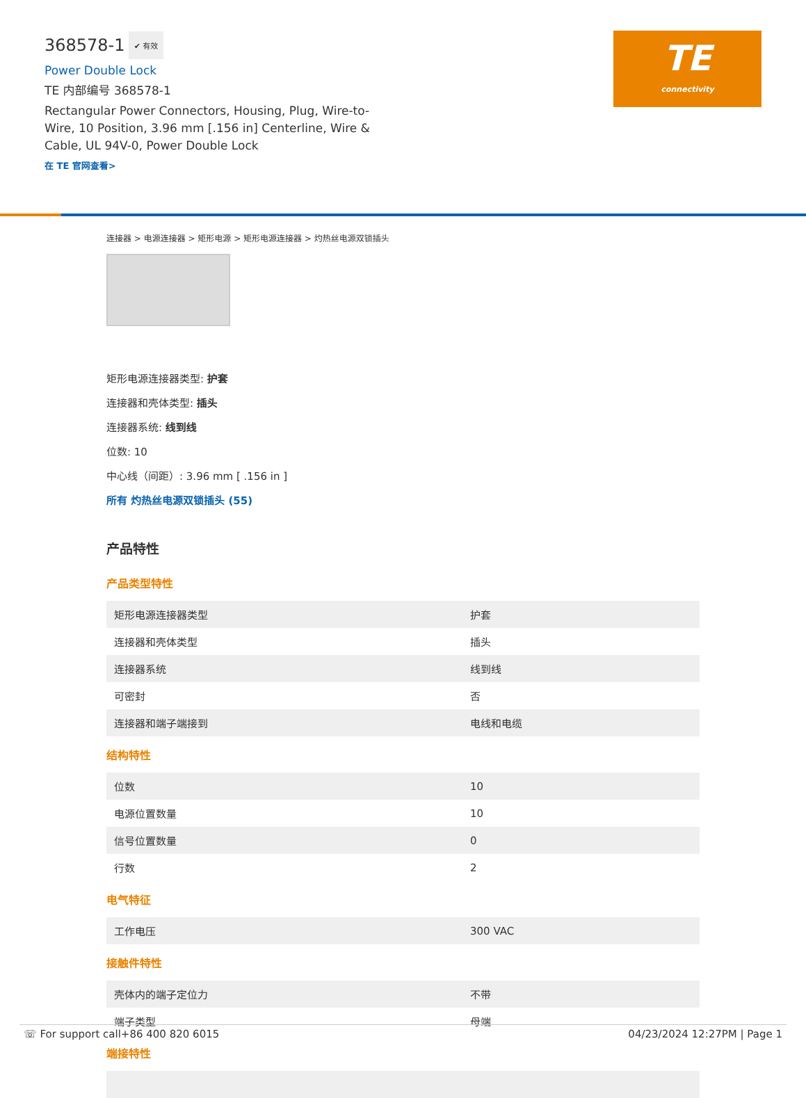368578-1 ✔ 有效
Power Double Lock
TE 内部编号 368578-1
Rectangular Power Connectors, Housing, Plug, Wire-to-Wire, 10 Position, 3.96 mm [.156 in] Centerline, Wire & Cable, UL 94V-0, Power Double Lock
在 TE 官网查看>
TE
connectivity
连接器 > 电源连接器 > 矩形电源 > 矩形电源连接器 > 灼热丝电源双锁插头
矩形电源连接器类型: 护套
连接器和壳体类型: 插头
连接器系统: 线到线
位数: 10
中心线（间距）: 3.96 mm [ .156 in ]
所有 灼热丝电源双锁插头 (55)
产品特性
产品类型特性
| 矩形电源连接器类型 | 护套 |
| 连接器和壳体类型 | 插头 |
| 连接器系统 | 线到线 |
| 可密封 | 否 |
| 连接器和端子端接到 | 电线和电缆 |
结构特性
| 位数 | 10 |
| 电源位置数量 | 10 |
| 信号位置数量 | 0 |
| 行数 | 2 |
电气特征
| 工作电压 | 300 VAC |
接触件特性
| 壳体内的端子定位力 | 不带 |
| 端子类型 | 母端 |
端接特性
☏ For support call+86 400 820 6015 04/23/2024 12:27PM | Page 1